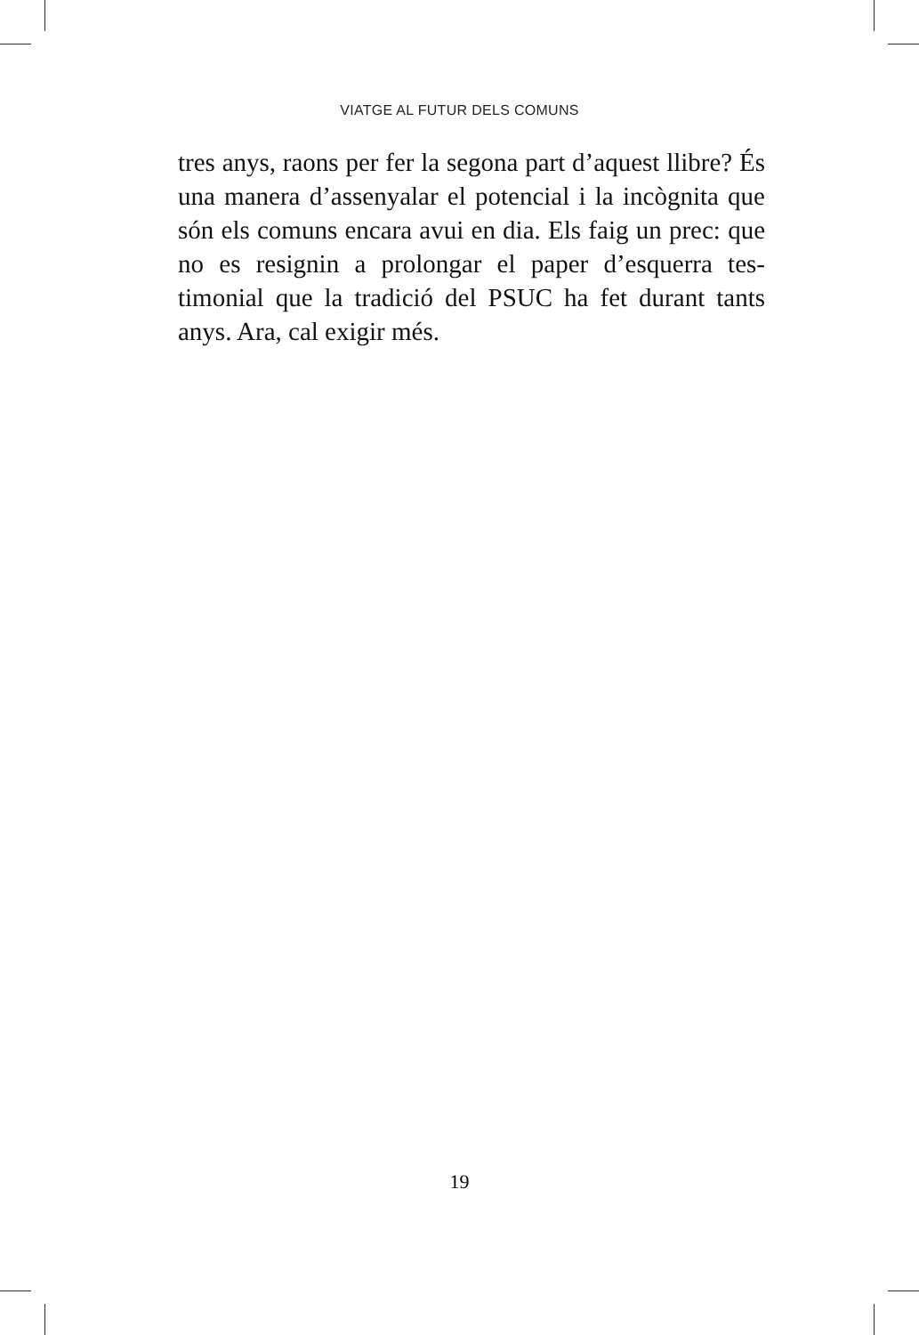VIATGE AL FUTUR DELS COMUNS
tres anys, raons per fer la segona part d’aquest llibre? És una manera d’assenyalar el potencial i la incògnita que són els comuns encara avui en dia. Els faig un prec: que no es resignin a prolongar el paper d’esquerra tes­timonial que la tradició del PSUC ha fet durant tants anys. Ara, cal exigir més.
19